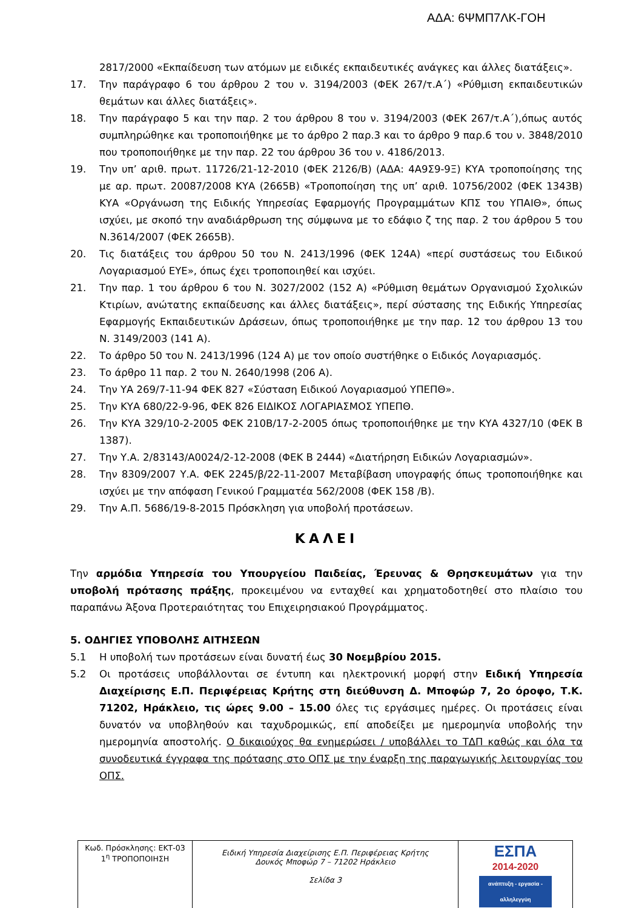ΑΔΑ: 6ΨΜΠ7ΛΚ-ΓΟΗ
2817/2000 «Εκπαίδευση των ατόμων με ειδικές εκπαιδευτικές ανάγκες και άλλες διατάξεις».
17. Την παράγραφο 6 του άρθρου 2 του ν. 3194/2003 (ΦΕΚ 267/τ.Α΄) «Ρύθμιση εκπαιδευτικών θεμάτων και άλλες διατάξεις».
18. Την παράγραφο 5 και την παρ. 2 του άρθρου 8 του ν. 3194/2003 (ΦΕΚ 267/τ.Α΄),όπως αυτός συμπληρώθηκε και τροποποιήθηκε με το άρθρο 2 παρ.3 και το άρθρο 9 παρ.6 του ν. 3848/2010 που τροποποιήθηκε με την παρ. 22 του άρθρου 36 του ν. 4186/2013.
19. Την υπ’ αριθ. πρωτ. 11726/21-12-2010 (ΦΕΚ 2126/Β) (ΑΔΑ: 4Α9Σ9-9Ξ) ΚΥΑ τροποποίησης της με αρ. πρωτ. 20087/2008 ΚΥΑ (2665Β) «Τροποποίηση της υπ’ αριθ. 10756/2002 (ΦΕΚ 1343Β) ΚΥΑ «Οργάνωση της Ειδικής Υπηρεσίας Εφαρμογής Προγραμμάτων ΚΠΣ του ΥΠΑΙΘ», όπως ισχύει, με σκοπό την αναδιάρθρωση της σύμφωνα με το εδάφιο ζ της παρ. 2 του άρθρου 5 του Ν.3614/2007 (ΦΕΚ 2665Β).
20. Τις διατάξεις του άρθρου 50 του Ν. 2413/1996 (ΦΕΚ 124Α) «περί συστάσεως του Ειδικού Λογαριασμού ΕΥΕ», όπως έχει τροποποιηθεί και ισχύει.
21. Την παρ. 1 του άρθρου 6 του Ν. 3027/2002 (152 Α) «Ρύθμιση θεμάτων Οργανισμού Σχολικών Κτιρίων, ανώτατης εκπαίδευσης και άλλες διατάξεις», περί σύστασης της Ειδικής Υπηρεσίας Εφαρμογής Εκπαιδευτικών Δράσεων, όπως τροποποιήθηκε με την παρ. 12 του άρθρου 13 του Ν. 3149/2003 (141 Α).
22. Το άρθρο 50 του Ν. 2413/1996 (124 Α) με τον οποίο συστήθηκε ο Ειδικός Λογαριασμός.
23. Το άρθρο 11 παρ. 2 του Ν. 2640/1998 (206 Α).
24. Την ΥΑ 269/7-11-94 ΦΕΚ 827 «Σύσταση Ειδικού Λογαριασμού ΥΠΕΠΘ».
25. Την ΚΥΑ 680/22-9-96, ΦΕΚ 826 ΕΙΔΙΚΟΣ ΛΟΓΑΡΙΑΣΜΟΣ ΥΠΕΠΘ.
26. Την ΚΥΑ 329/10-2-2005 ΦΕΚ 210Β/17-2-2005 όπως τροποποιήθηκε με την ΚΥΑ 4327/10 (ΦΕΚ Β 1387).
27. Την Υ.Α. 2/83143/Α0024/2-12-2008 (ΦΕΚ Β 2444) «Διατήρηση Ειδικών Λογαριασμών».
28. Την 8309/2007 Υ.Α. ΦΕΚ 2245/β/22-11-2007 Μεταβίβαση υπογραφής όπως τροποποιήθηκε και ισχύει με την απόφαση Γενικού Γραμματέα 562/2008 (ΦΕΚ 158 /Β).
29. Την Α.Π. 5686/19-8-2015 Πρόσκληση για υποβολή προτάσεων.
ΚΑΛΕΙ
Την αρμόδια Υπηρεσία του Υπουργείου Παιδείας, Έρευνας & Θρησκευμάτων για την υποβολή πρότασης πράξης, προκειμένου να ενταχθεί και χρηματοδοτηθεί στο πλαίσιο του παραπάνω Άξονα Προτεραιότητας του Επιχειρησιακού Προγράμματος.
5. ΟΔΗΓΙΕΣ ΥΠΟΒΟΛΗΣ ΑΙΤΗΣΕΩΝ
5.1 Η υποβολή των προτάσεων είναι δυνατή έως 30 Νοεμβρίου 2015.
5.2 Οι προτάσεις υποβάλλονται σε έντυπη και ηλεκτρονική μορφή στην Ειδική Υπηρεσία Διαχείρισης Ε.Π. Περιφέρειας Κρήτης στη διεύθυνση Δ. Μποφώρ 7, 2ο όροφο, Τ.Κ. 71202, Ηράκλειο, τις ώρες 9.00 – 15.00 όλες τις εργάσιμες ημέρες. Οι προτάσεις είναι δυνατόν να υποβληθούν και ταχυδρομικώς, επί αποδείξει με ημερομηνία υποβολής την ημερομηνία αποστολής. Ο δικαιούχος θα ενημερώσει / υποβάλλει το ΤΔΠ καθώς και όλα τα συνοδευτικά έγγραφα της πρότασης στο ΟΠΣ με την έναρξη της παραγωγικής λειτουργίας του ΟΠΣ.
| Κωδ. Πρόσκλησης: ΕΚΤ-03 1<sup>η</sup> ΤΡΟΠΟΠΟΙΗΣΗ | Ειδική Υπηρεσία Διαχείρισης Ε.Π. Περιφέρειας Κρήτης Δουκός Μποφώρ 7 – 71202 Ηράκλειο Σελίδα 3 | ΕΣΠΑ 2014-2020 ανάπτυξη - εργασία - αλληλεγγύη |